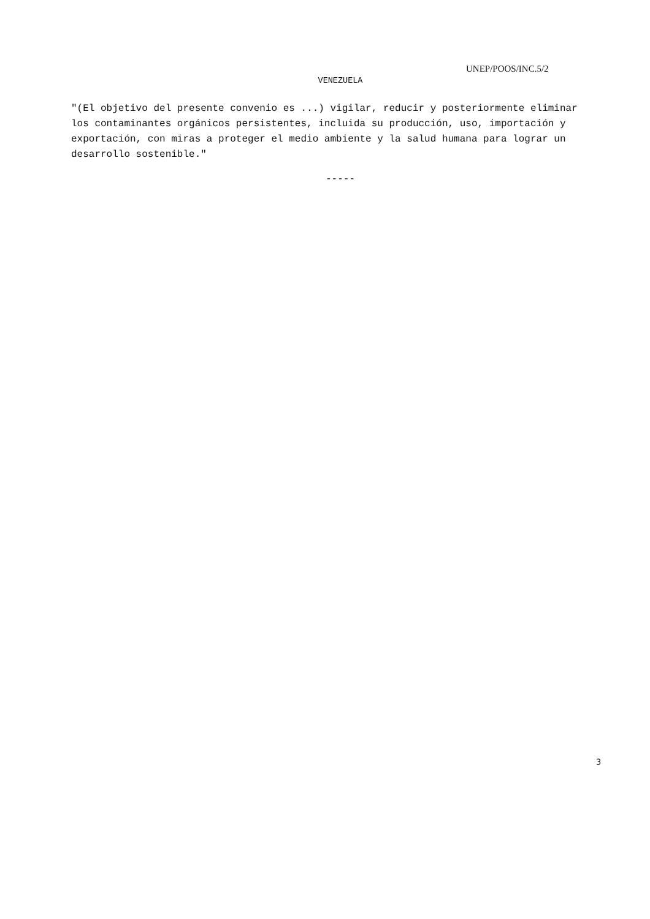UNEP/POOS/INC.5/2
VENEZUELA
"(El objetivo del presente convenio es ...) vigilar, reducir y posteriormente eliminar los contaminantes orgánicos persistentes, incluida su producción, uso, importación y exportación, con miras a proteger el medio ambiente y la salud humana para lograr un desarrollo sostenible."
-----
3